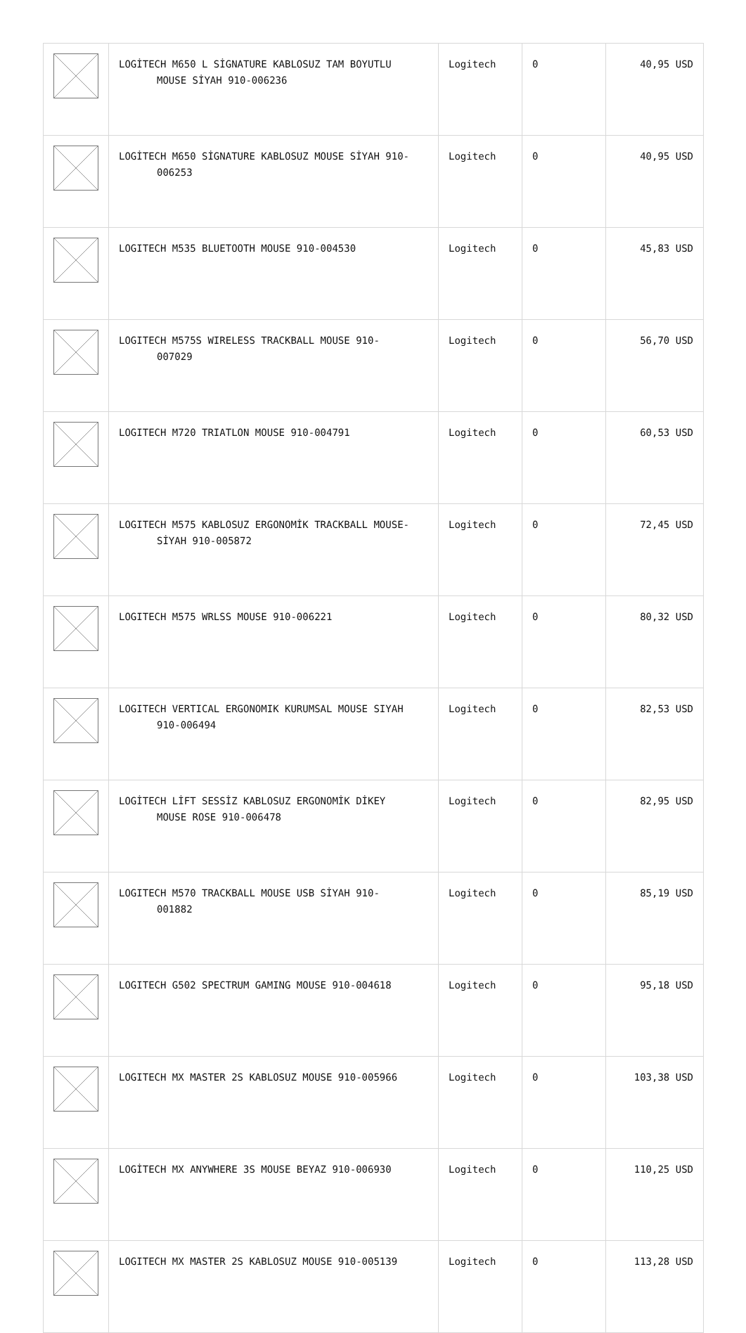| | LOGİTECH M650 L SİGNATURE KABLOSUZ TAM BOYUTLU MOUSE SİYAH 910-006236 | Logitech | 0 | 40,95 USD |
| | LOGİTECH M650 SİGNATURE KABLOSUZ MOUSE SİYAH 910- 006253 | Logitech | 0 | 40,95 USD |
| | LOGITECH M535 BLUETOOTH MOUSE 910-004530 | Logitech | 0 | 45,83 USD |
| | LOGITECH M575S WIRELESS TRACKBALL MOUSE 910- 007029 | Logitech | 0 | 56,70 USD |
| | LOGITECH M720 TRIATLON MOUSE 910-004791 | Logitech | 0 | 60,53 USD |
| | LOGITECH M575 KABLOSUZ ERGONOMİK TRACKBALL MOUSE- SİYAH 910-005872 | Logitech | 0 | 72,45 USD |
| | LOGITECH M575 WRLSS MOUSE 910-006221 | Logitech | 0 | 80,32 USD |
| | LOGITECH VERTICAL ERGONOMIK KURUMSAL MOUSE SIYAH 910-006494 | Logitech | 0 | 82,53 USD |
| | LOGİTECH LİFT SESSİZ KABLOSUZ ERGONOMİK DİKEY MOUSE ROSE 910-006478 | Logitech | 0 | 82,95 USD |
| | LOGITECH M570 TRACKBALL MOUSE USB SİYAH 910- 001882 | Logitech | 0 | 85,19 USD |
| | LOGITECH G502 SPECTRUM GAMING MOUSE 910-004618 | Logitech | 0 | 95,18 USD |
| | LOGITECH MX MASTER 2S KABLOSUZ MOUSE 910-005966 | Logitech | 0 | 103,38 USD |
| | LOGİTECH MX ANYWHERE 3S MOUSE BEYAZ 910-006930 | Logitech | 0 | 110,25 USD |
| | LOGITECH MX MASTER 2S KABLOSUZ MOUSE 910-005139 | Logitech | 0 | 113,28 USD |